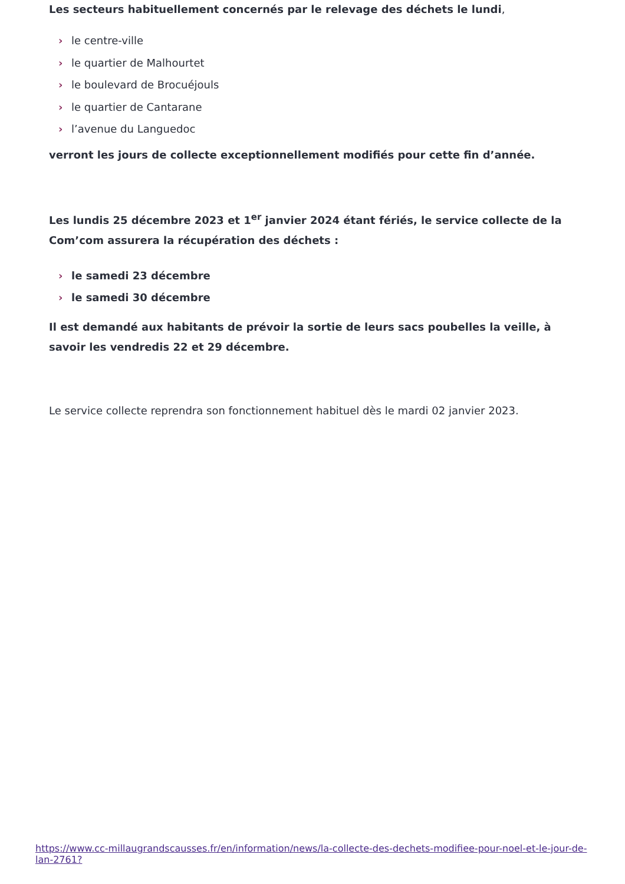Les secteurs habituellement concernés par le relevage des déchets le lundi,
› le centre-ville
› le quartier de Malhourtet
› le boulevard de Brocuéjouls
› le quartier de Cantarane
› l’avenue du Languedoc
verront les jours de collecte exceptionnellement modifiés pour cette fin d’année.
Les lundis 25 décembre 2023 et 1<sup>er</sup> janvier 2024 étant fériés, le service collecte de la Com’com assurera la récupération des déchets :
› le samedi 23 décembre
› le samedi 30 décembre
Il est demandé aux habitants de prévoir la sortie de leurs sacs poubelles la veille, à savoir les vendredis 22 et 29 décembre.
Le service collecte reprendra son fonctionnement habituel dès le mardi 02 janvier 2023.
https://www.cc-millaugrandscausses.fr/en/information/news/la-collecte-des-dechets-modifiee-pour-noel-et-le-jour-de-lan-2761?